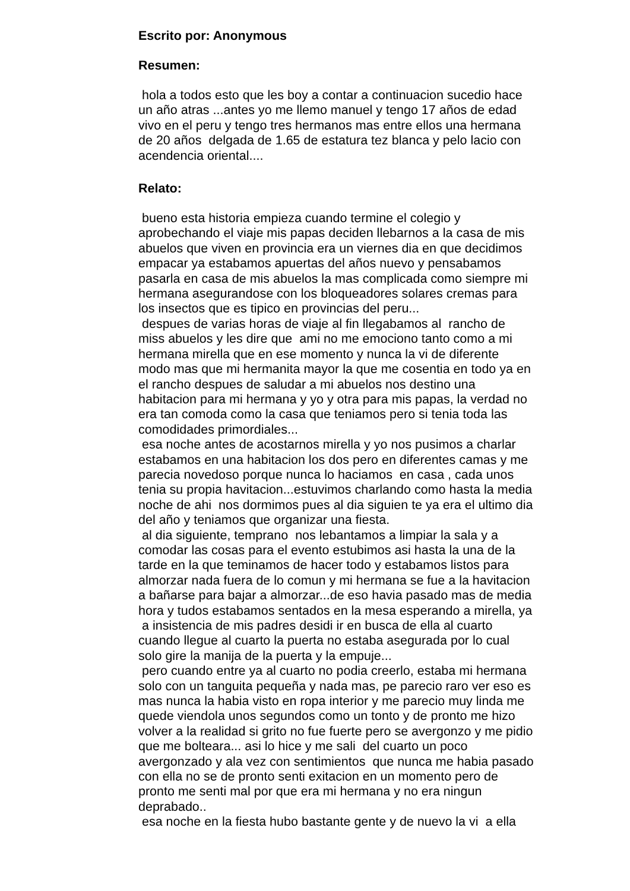Escrito por: Anonymous
Resumen:
hola a todos esto que les boy a contar a continuacion sucedio hace
un año atras ...antes yo me llemo manuel y tengo 17 años de edad
vivo en el peru y tengo tres hermanos mas entre ellos una hermana
de 20 años delgada de 1.65 de estatura tez blanca y pelo lacio con
acendencia oriental....
Relato:
bueno esta historia empieza cuando termine el colegio y
aprobechando el viaje mis papas deciden llebarnos a la casa de mis
abuelos que viven en provincia era un viernes dia en que decidimos
empacar ya estabamos apuertas del años nuevo y pensabamos
pasarla en casa de mis abuelos la mas complicada como siempre mi
hermana asegurandose con los bloqueadores solares cremas para
los insectos que es tipico en provincias del peru...
despues de varias horas de viaje al fin llegabamos al rancho de
miss abuelos y les dire que ami no me emociono tanto como a mi
hermana mirella que en ese momento y nunca la vi de diferente
modo mas que mi hermanita mayor la que me cosentia en todo ya en
el rancho despues de saludar a mi abuelos nos destino una
habitacion para mi hermana y yo y otra para mis papas, la verdad no
era tan comoda como la casa que teniamos pero si tenia toda las
comodidades primordiales...
esa noche antes de acostarnos mirella y yo nos pusimos a charlar
estabamos en una habitacion los dos pero en diferentes camas y me
parecia novedoso porque nunca lo haciamos en casa , cada unos
tenia su propia havitacion...estuvimos charlando como hasta la media
noche de ahi nos dormimos pues al dia siguien te ya era el ultimo dia
del año y teniamos que organizar una fiesta.
al dia siguiente, temprano nos lebantamos a limpiar la sala y a
comodar las cosas para el evento estubimos asi hasta la una de la
tarde en la que teminamos de hacer todo y estabamos listos para
almorzar nada fuera de lo comun y mi hermana se fue a la havitacion
a bañarse para bajar a almorzar...de eso havia pasado mas de media
hora y tudos estabamos sentados en la mesa esperando a mirella, ya
a insistencia de mis padres desidi ir en busca de ella al cuarto
cuando llegue al cuarto la puerta no estaba asegurada por lo cual
solo gire la manija de la puerta y la empuje...
pero cuando entre ya al cuarto no podia creerlo, estaba mi hermana
solo con un tanguita pequeña y nada mas, pe parecio raro ver eso es
mas nunca la habia visto en ropa interior y me parecio muy linda me
quede viendola unos segundos como un tonto y de pronto me hizo
volver a la realidad si grito no fue fuerte pero se avergonzo y me pidio
que me bolteara... asi lo hice y me sali del cuarto un poco
avergonzado y ala vez con sentimientos que nunca me habia pasado
con ella no se de pronto senti exitacion en un momento pero de
pronto me senti mal por que era mi hermana y no era ningun
deprabado..
esa noche en la fiesta hubo bastante gente y de nuevo la vi a ella